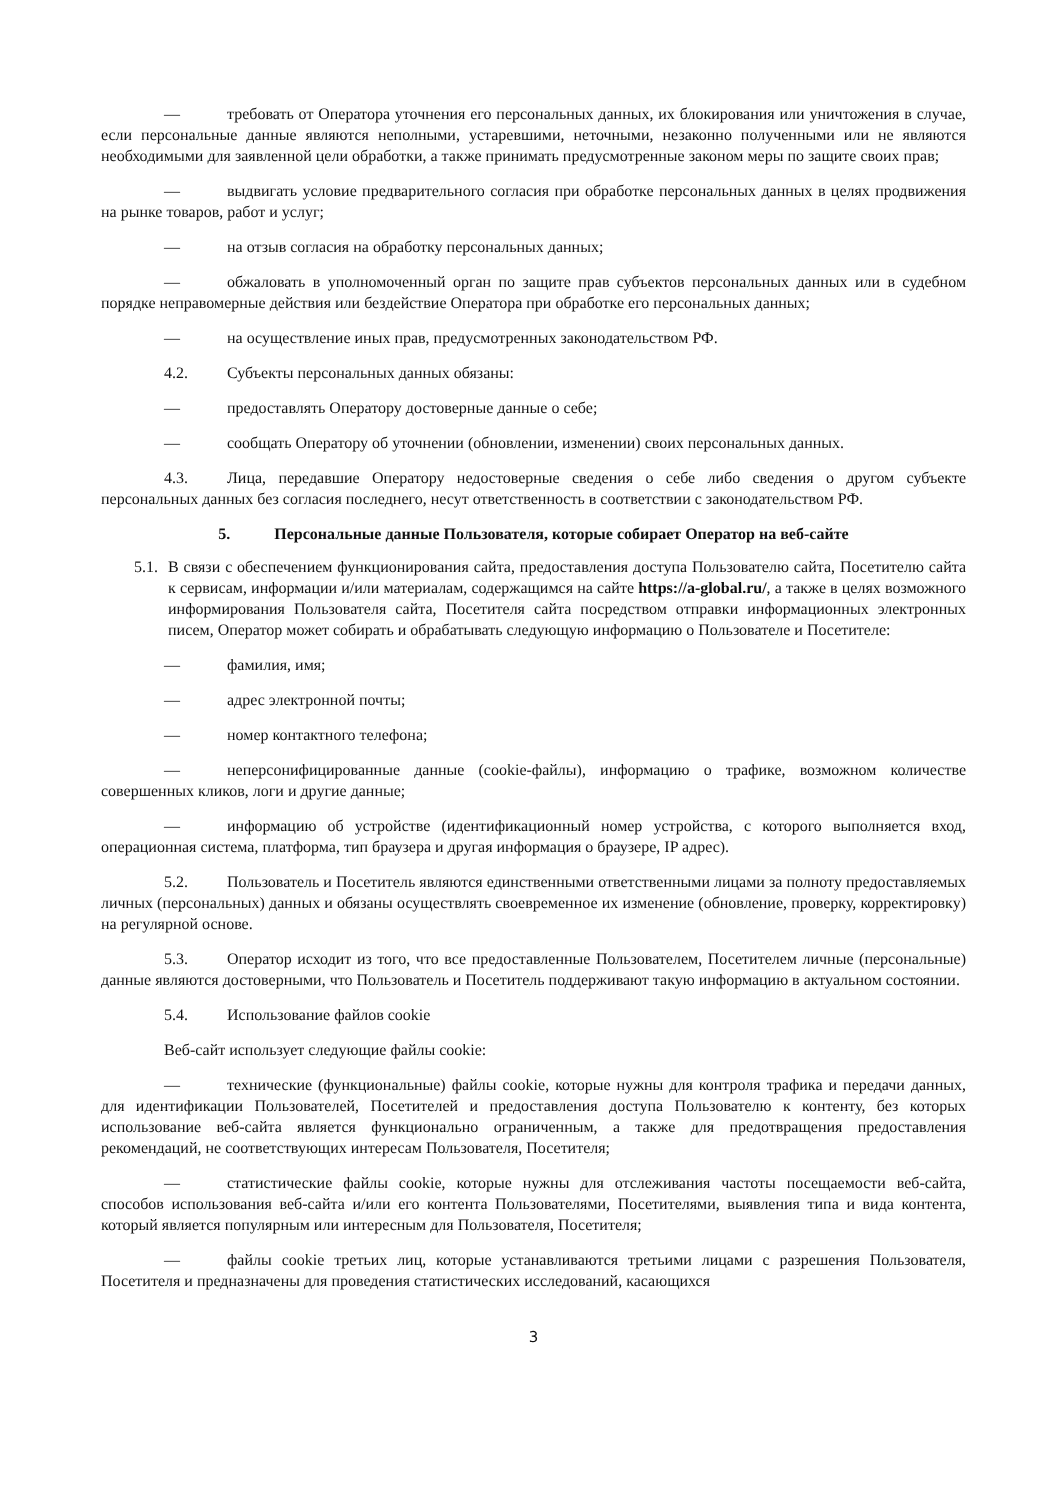— требовать от Оператора уточнения его персональных данных, их блокирования или уничтожения в случае, если персональные данные являются неполными, устаревшими, неточными, незаконно полученными или не являются необходимыми для заявленной цели обработки, а также принимать предусмотренные законом меры по защите своих прав;
— выдвигать условие предварительного согласия при обработке персональных данных в целях продвижения на рынке товаров, работ и услуг;
— на отзыв согласия на обработку персональных данных;
— обжаловать в уполномоченный орган по защите прав субъектов персональных данных или в судебном порядке неправомерные действия или бездействие Оператора при обработке его персональных данных;
— на осуществление иных прав, предусмотренных законодательством РФ.
4.2. Субъекты персональных данных обязаны:
— предоставлять Оператору достоверные данные о себе;
— сообщать Оператору об уточнении (обновлении, изменении) своих персональных данных.
4.3. Лица, передавшие Оператору недостоверные сведения о себе либо сведения о другом субъекте персональных данных без согласия последнего, несут ответственность в соответствии с законодательством РФ.
5. Персональные данные Пользователя, которые собирает Оператор на веб-сайте
5.1.
В связи с обеспечением функционирования сайта, предоставления доступа Пользователю сайта, Посетителю сайта к сервисам, информации и/или материалам, содержащимся на сайте https://a-global.ru/, а также в целях возможного информирования Пользователя сайта, Посетителя сайта посредством отправки информационных электронных писем, Оператор может собирать и обрабатывать следующую информацию о Пользователе и Посетителе:
— фамилия, имя;
— адрес электронной почты;
— номер контактного телефона;
— неперсонифицированные данные (cookie-файлы), информацию о трафике, возможном количестве совершенных кликов, логи и другие данные;
— информацию об устройстве (идентификационный номер устройства, с которого выполняется вход, операционная система, платформа, тип браузера и другая информация о браузере, IP адрес).
5.2. Пользователь и Посетитель являются единственными ответственными лицами за полноту предоставляемых личных (персональных) данных и обязаны осуществлять своевременное их изменение (обновление, проверку, корректировку) на регулярной основе.
5.3. Оператор исходит из того, что все предоставленные Пользователем, Посетителем личные (персональные) данные являются достоверными, что Пользователь и Посетитель поддерживают такую информацию в актуальном состоянии.
5.4. Использование файлов cookie
Веб-сайт использует следующие файлы cookie:
— технические (функциональные) файлы cookie, которые нужны для контроля трафика и передачи данных, для идентификации Пользователей, Посетителей и предоставления доступа Пользователю к контенту, без которых использование веб-сайта является функционально ограниченным, а также для предотвращения предоставления рекомендаций, не соответствующих интересам Пользователя, Посетителя;
— статистические файлы cookie, которые нужны для отслеживания частоты посещаемости веб-сайта, способов использования веб-сайта и/или его контента Пользователями, Посетителями, выявления типа и вида контента, который является популярным или интересным для Пользователя, Посетителя;
— файлы cookie третьих лиц, которые устанавливаются третьими лицами с разрешения Пользователя, Посетителя и предназначены для проведения статистических исследований, касающихся
3